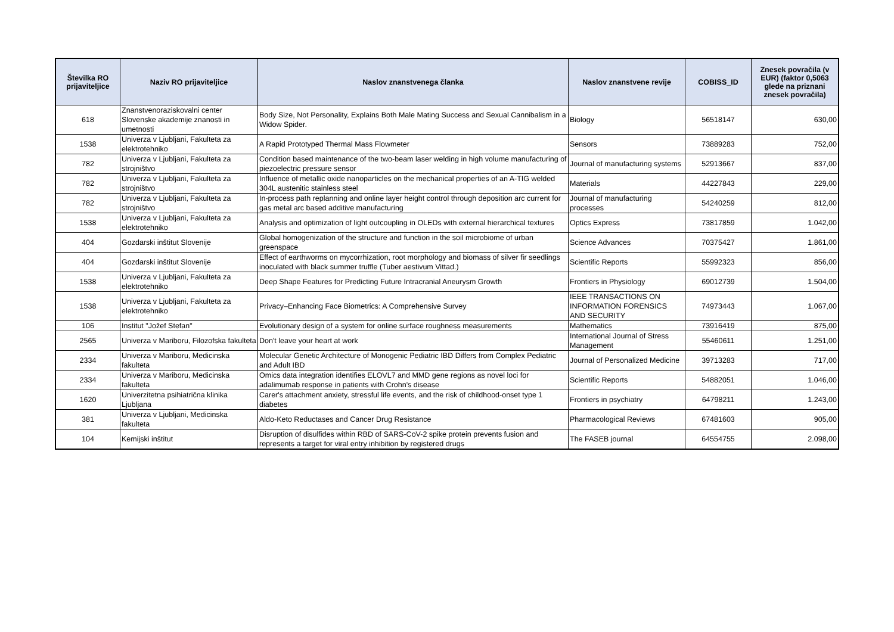| Številka RO prijaviteljice | Naziv RO prijaviteljice | Naslov znanstvenega članka | Naslov znanstvene revije | COBISS_ID | Znesek povračila (v EUR) (faktor 0,5063 glede na priznani znesek povračila) |
| --- | --- | --- | --- | --- | --- |
| 618 | Znanstvenoraziskovalni center Slovenske akademije znanosti in umetnosti | Body Size, Not Personality, Explains Both Male Mating Success and Sexual Cannibalism in a Widow Spider. | Biology | 56518147 | 630,00 |
| 1538 | Univerza v Ljubljani, Fakulteta za elektrotehniko | A Rapid Prototyped Thermal Mass Flowmeter | Sensors | 73889283 | 752,00 |
| 782 | Univerza v Ljubljani, Fakulteta za strojništvo | Condition based maintenance of the two-beam laser welding in high volume manufacturing of piezoelectric pressure sensor | Journal of manufacturing systems | 52913667 | 837,00 |
| 782 | Univerza v Ljubljani, Fakulteta za strojništvo | Influence of metallic oxide nanoparticles on the mechanical properties of an A-TIG welded 304L austenitic stainless steel | Materials | 44227843 | 229,00 |
| 782 | Univerza v Ljubljani, Fakulteta za strojništvo | In-process path replanning and online layer height control through deposition arc current for gas metal arc based additive manufacturing | Journal of manufacturing processes | 54240259 | 812,00 |
| 1538 | Univerza v Ljubljani, Fakulteta za elektrotehniko | Analysis and optimization of light outcoupling in OLEDs with external hierarchical textures | Optics Express | 73817859 | 1.042,00 |
| 404 | Gozdarski inštitut Slovenije | Global homogenization of the structure and function in the soil microbiome of urban greenspace | Science Advances | 70375427 | 1.861,00 |
| 404 | Gozdarski inštitut Slovenije | Effect of earthworms on mycorrhization, root morphology and biomass of silver fir seedlings inoculated with black summer truffle (Tuber aestivum Vittad.) | Scientific Reports | 55992323 | 856,00 |
| 1538 | Univerza v Ljubljani, Fakulteta za elektrotehniko | Deep Shape Features for Predicting Future Intracranial Aneurysm Growth | Frontiers in Physiology | 69012739 | 1.504,00 |
| 1538 | Univerza v Ljubljani, Fakulteta za elektrotehniko | Privacy–Enhancing Face Biometrics: A Comprehensive Survey | IEEE TRANSACTIONS ON INFORMATION FORENSICS AND SECURITY | 74973443 | 1.067,00 |
| 106 | Institut "Jožef Stefan" | Evolutionary design of a system for online surface roughness measurements | Mathematics | 73916419 | 875,00 |
| 2565 | Univerza v Mariboru, Filozofska fakulteta | Don't leave your heart at work | International Journal of Stress Management | 55460611 | 1.251,00 |
| 2334 | Univerza v Mariboru, Medicinska fakulteta | Molecular Genetic Architecture of Monogenic Pediatric IBD Differs from Complex Pediatric and Adult IBD | Journal of Personalized Medicine | 39713283 | 717,00 |
| 2334 | Univerza v Mariboru, Medicinska fakulteta | Omics data integration identifies ELOVL7 and MMD gene regions as novel loci for adalimumab response in patients with Crohn's disease | Scientific Reports | 54882051 | 1.046,00 |
| 1620 | Univerzitetna psihiatrična klinika Ljubljana | Carer's attachment anxiety, stressful life events, and the risk of childhood-onset type 1 diabetes | Frontiers in psychiatry | 64798211 | 1.243,00 |
| 381 | Univerza v Ljubljani, Medicinska fakulteta | Aldo-Keto Reductases and Cancer Drug Resistance | Pharmacological Reviews | 67481603 | 905,00 |
| 104 | Kemijski inštitut | Disruption of disulfides within RBD of SARS-CoV-2 spike protein prevents fusion and represents a target for viral entry inhibition by registered drugs | The FASEB journal | 64554755 | 2.098,00 |